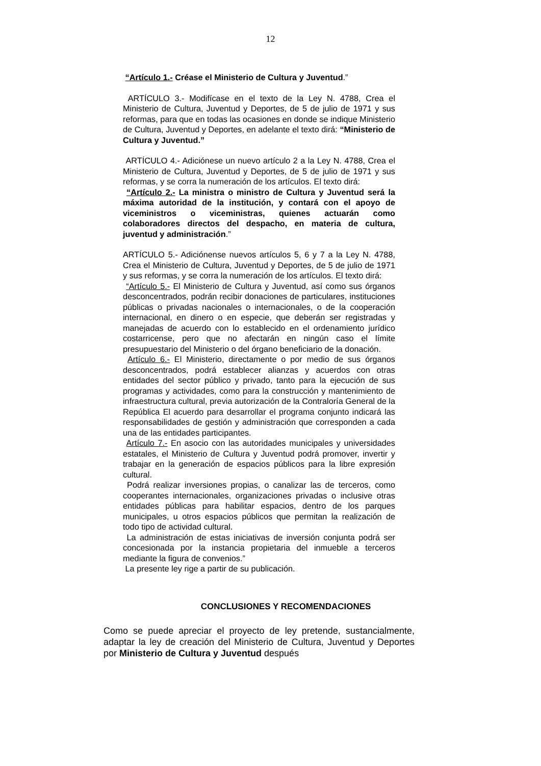12
“Artículo 1.- Créase el Ministerio de Cultura y Juventud.”
ARTÍCULO 3.- Modifícase en el texto de la Ley N. 4788, Crea el Ministerio de Cultura, Juventud y Deportes, de 5 de julio de 1971 y sus reformas, para que en todas las ocasiones en donde se indique Ministerio de Cultura, Juventud y Deportes, en adelante el texto dirá: “Ministerio de Cultura y Juventud.”
ARTÍCULO 4.- Adiciónese un nuevo artículo 2 a la Ley N. 4788, Crea el Ministerio de Cultura, Juventud y Deportes, de 5 de julio de 1971 y sus reformas, y se corra la numeración de los artículos. El texto dirá:
“Artículo 2.- La ministra o ministro de Cultura y Juventud será la máxima autoridad de la institución, y contará con el apoyo de viceministros o viceministras, quienes actuarán como colaboradores directos del despacho, en materia de cultura, juventud y administración.”
ARTÍCULO 5.- Adiciónense nuevos artículos 5, 6 y 7 a la Ley N. 4788, Crea el Ministerio de Cultura, Juventud y Deportes, de 5 de julio de 1971 y sus reformas, y se corra la numeración de los artículos. El texto dirá:
“Artículo 5.- El Ministerio de Cultura y Juventud, así como sus órganos desconcentrados, podrán recibir donaciones de particulares, instituciones públicas o privadas nacionales o internacionales, o de la cooperación internacional, en dinero o en especie, que deberán ser registradas y manejadas de acuerdo con lo establecido en el ordenamiento jurídico costarricense, pero que no afectarán en ningún caso el límite presupuestario del Ministerio o del órgano beneficiario de la donación.
Artículo 6.- El Ministerio, directamente o por medio de sus órganos desconcentrados, podrá establecer alianzas y acuerdos con otras entidades del sector público y privado, tanto para la ejecución de sus programas y actividades, como para la construcción y mantenimiento de infraestructura cultural, previa autorización de la Contraloría General de la República El acuerdo para desarrollar el programa conjunto indicará las responsabilidades de gestión y administración que corresponden a cada una de las entidades participantes.
Artículo 7.- En asocio con las autoridades municipales y universidades estatales, el Ministerio de Cultura y Juventud podrá promover, invertir y trabajar en la generación de espacios públicos para la libre expresión cultural.
Podrá realizar inversiones propias, o canalizar las de terceros, como cooperantes internacionales, organizaciones privadas o inclusive otras entidades públicas para habilitar espacios, dentro de los parques municipales, u otros espacios públicos que permitan la realización de todo tipo de actividad cultural.
La administración de estas iniciativas de inversión conjunta podrá ser concesionada por la instancia propietaria del inmueble a terceros mediante la figura de convenios.”
La presente ley rige a partir de su publicación.
CONCLUSIONES Y RECOMENDACIONES
Como se puede apreciar el proyecto de ley pretende, sustancialmente, adaptar la ley de creación del Ministerio de Cultura, Juventud y Deportes por Ministerio de Cultura y Juventud después